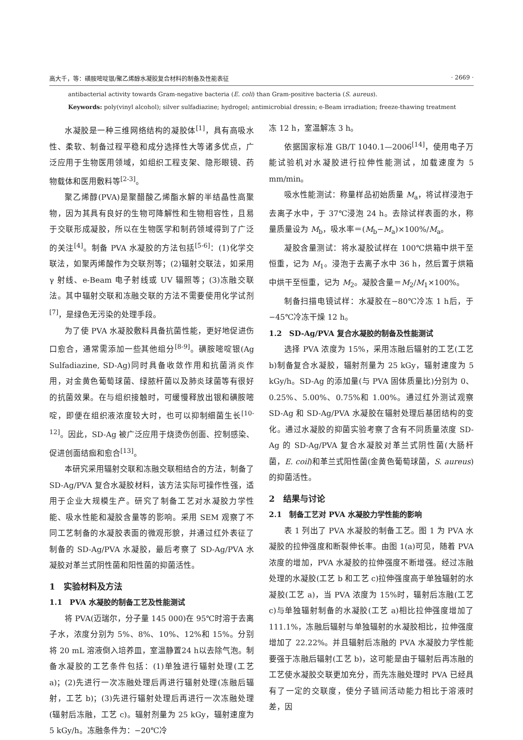高大千，等：磺胺嘧啶银/聚乙烯醇水凝胶复合材料的制备及性能表征 · 2669 ·
antibacterial activity towards Gram-negative bacteria (E. coli) than Gram-positive bacteria (S. aureus).
Keywords: poly(vinyl alcohol); silver sulfadiazine; hydrogel; antimicrobial dressin; e-Beam irradiation; freeze-thawing treatment
水凝胶是一种三维网络结构的凝胶体<sup>[1]</sup>，具有高吸水性、柔软、制备过程平稳和成分选择性大等诸多优点，广泛应用于生物医用领域，如组织工程支架、隐形眼镜、药物载体和医用敷料等<sup>[2-3]</sup>。
聚乙烯醇(PVA)是聚醋酸乙烯酯水解的半结晶性高聚物，因为其具有良好的生物可降解性和生物相容性，且易于交联形成凝胶，所以在生物医学和制药领域得到了广泛的关注<sup>[4]</sup>。制备 PVA 水凝胶的方法包括<sup>[5-6]</sup>：(1)化学交联法，如聚丙烯酸作为交联剂等；(2)辐射交联法，如采用 γ 射线、e-Beam 电子射线或 UV 辐照等；(3)冻融交联法。其中辐射交联和冻融交联的方法不需要使用化学试剂<sup>[7]</sup>，是绿色无污染的处理手段。
为了使 PVA 水凝胶敷料具备抗菌性能，更好地促进伤口愈合，通常需添加一些其他组分<sup>[8-9]</sup>。磺胺嘧啶银(Ag Sulfadiazine, SD-Ag)同时具备收敛作用和抗菌消炎作用，对金黄色葡萄球菌、绿脓杆菌以及肺炎球菌等有很好的抗菌效果。在与组织接触时，可缓慢释放出银和磺胺嘧啶，即便在组织液浓度较大时，也可以抑制细菌生长<sup>[10-12]</sup>。因此，SD-Ag 被广泛应用于烧烫伤创面、控制感染、促进创面结痂和愈合<sup>[13]</sup>。
本研究采用辐射交联和冻融交联相结合的方法，制备了 SD-Ag/PVA 复合水凝胶材料，该方法实际可操作性强，适用于企业大规模生产。研究了制备工艺对水凝胶力学性能、吸水性能和凝胶含量等的影响。采用 SEM 观察了不同工艺制备的水凝胶表面的微观形貌，并通过红外表征了制备的 SD-Ag/PVA 水凝胶，最后考察了 SD-Ag/PVA 水凝胶对革兰式阴性菌和阳性菌的抑菌活性。
1　实验材料及方法
1.1　PVA 水凝胶的制备工艺及性能测试
将 PVA(迈瑞尔，分子量 145 000)在 95℃时溶于去离子水，浓度分别为 5%、8%、10%、12%和 15%。分别将 20 mL 溶液倒入培养皿，室温静置24 h以去除气泡。制备水凝胶的工艺条件包括：(1)单独进行辐射处理(工艺 a)；(2)先进行一次冻融处理后再进行辐射处理(冻融后辐射，工艺 b)；(3)先进行辐射处理后再进行一次冻融处理(辐射后冻融，工艺 c)。辐射剂量为 25 kGy，辐射速度为5 kGy/h。冻融条件为：−20℃冷
冻 12 h，室温解冻 3 h。
依据国家标准 GB/T 1040.1—2006<sup>[14]</sup>，使用电子万能试验机对水凝胶进行拉伸性能测试，加载速度为 5 mm/min。
吸水性能测试：称量样品初始质量 M<sub>a</sub>，将试样浸泡于去离子水中，于 37℃浸泡 24 h。去除试样表面的水，称量质量设为 M<sub>b</sub>，吸水率＝(M<sub>b</sub>−M<sub>a</sub>)×100%/M<sub>a</sub>。
凝胶含量测试：将水凝胶试样在 100℃烘箱中烘干至恒重，记为 M<sub>1</sub>。浸泡于去离子水中 36 h，然后置于烘箱中烘干至恒重，记为 M<sub>2</sub>。凝胶含量＝M<sub>2</sub>/M<sub>1</sub>×100%。
制备扫描电镜试样：水凝胶在−80℃冷冻 1 h后，于−45℃冷冻干燥 12 h。
1.2　SD-Ag/PVA 复合水凝胶的制备及性能测试
选择 PVA 浓度为 15%，采用冻融后辐射的工艺(工艺 b)制备复合水凝胶，辐射剂量为 25 kGy，辐射速度为 5 kGy/h。SD-Ag 的添加量(与 PVA 固体质量比)分别为 0、0.25%、5.00%、0.75%和 1.00%。通过红外测试观察 SD-Ag 和 SD-Ag/PVA 水凝胶在辐射处理后基团结构的变化。通过水凝胶的抑菌实验考察了含有不同质量浓度 SD-Ag 的 SD-Ag/PVA 复合水凝胶对革兰式阴性菌(大肠杆菌，E. coil)和革兰式阳性菌(金黄色葡萄球菌，S. aureus)的抑菌活性。
2　结果与讨论
2.1　制备工艺对 PVA 水凝胶力学性能的影响
表 1 列出了 PVA 水凝胶的制备工艺。图 1 为 PVA 水凝胶的拉伸强度和断裂伸长率。由图 1(a)可见，随着 PVA 浓度的增加，PVA 水凝胶的拉伸强度不断增强。经过冻融处理的水凝胶(工艺 b 和工艺 c)拉伸强度高于单独辐射的水凝胶(工艺 a)，当 PVA 浓度为 15%时，辐射后冻融(工艺 c)与单独辐射制备的水凝胶(工艺 a)相比拉伸强度增加了 111.1%，冻融后辐射与单独辐射的水凝胶相比，拉伸强度增加了 22.22%。并且辐射后冻融的 PVA 水凝胶力学性能要强于冻融后辐射(工艺 b)，这可能是由于辐射后再冻融的工艺使水凝胶交联更加充分，而先冻融处理时 PVA 已经具有了一定的交联度，使分子链间活动能力相比于溶液时差，因